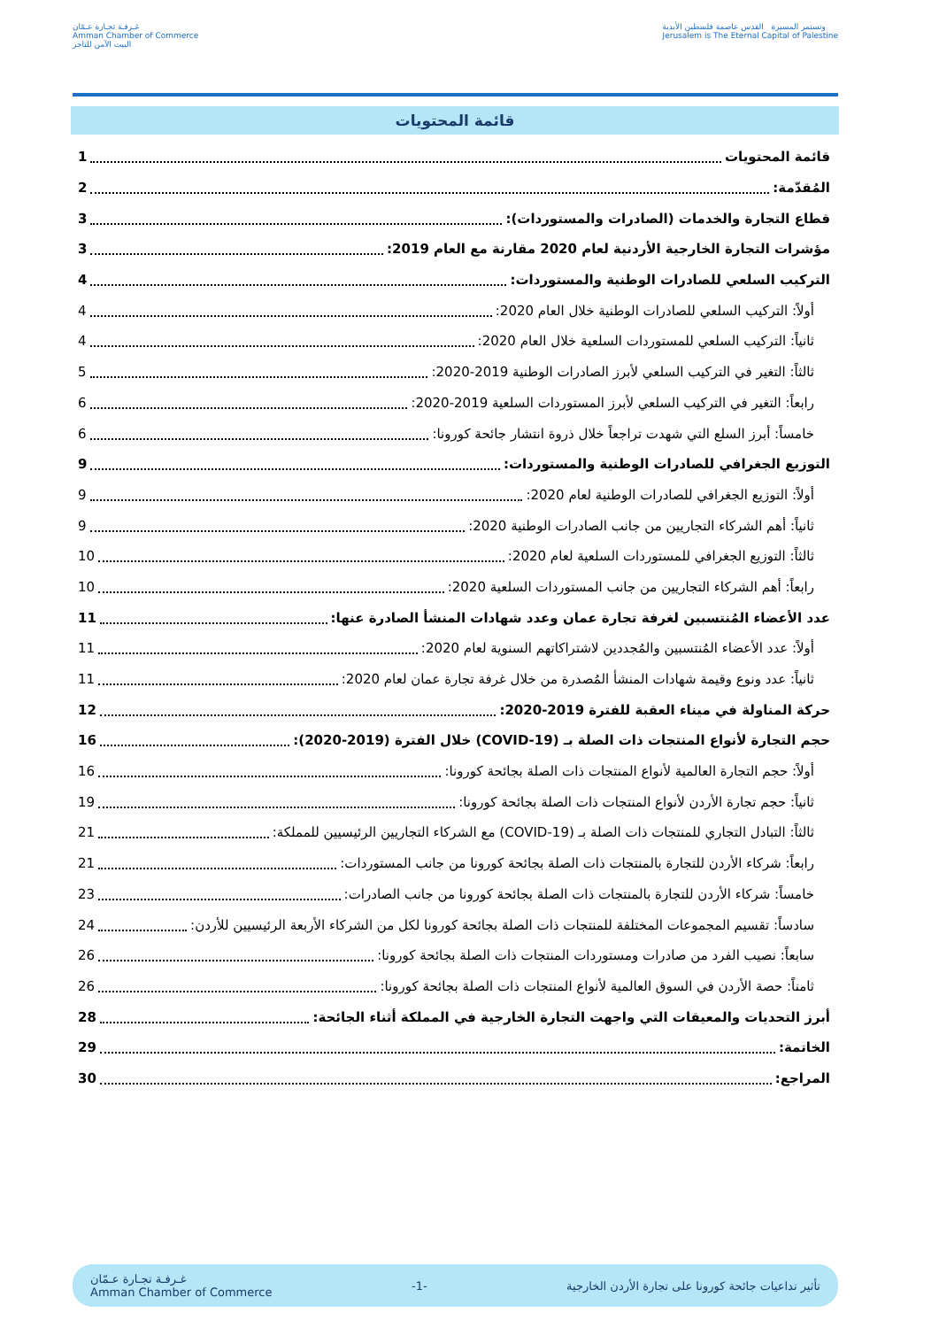غـرفـة تجـارة عـمّان
Amman Chamber of Commerce
البيت الآمن للتاجر
وتستمر المسيرة القدس عاصمة فلسطين الأبدية
Jerusalem is The Eternal Capital of Palestine
قائمة المحتويات
قائمة المحتويات 1
المُقدّمة: 2
قطاع التجارة والخدمات (الصادرات والمستوردات): 3
مؤشرات التجارة الخارجية الأردنية لعام 2020 مقارنة مع العام 2019: 3
التركيب السلعي للصادرات الوطنية والمستوردات: 4
أولاً: التركيب السلعي للصادرات الوطنية خلال العام 2020: 4
ثانياً: التركيب السلعي للمستوردات السلعية خلال العام 2020: 4
ثالثاً: التغير في التركيب السلعي لأبرز الصادرات الوطنية 2019-2020: 5
رابعاً: التغير في التركيب السلعي لأبرز المستوردات السلعية 2019-2020: 6
خامساً: أبرز السلع التي شهدت تراجعاً خلال ذروة انتشار جائحة كورونا: 6
التوزيع الجغرافي للصادرات الوطنية والمستوردات: 9
أولاً: التوزيع الجغرافي للصادرات الوطنية لعام 2020: 9
ثانياً: أهم الشركاء التجاريين من جانب الصادرات الوطنية 2020: 9
ثالثاً: التوزيع الجغرافي للمستوردات السلعية لعام 2020: 10
رابعاً: أهم الشركاء التجاريين من جانب المستوردات السلعية 2020: 10
عدد الأعضاء المُنتسبين لغرفة تجارة عمان وعدد شهادات المنشأ الصادرة عنها: 11
أولاً: عدد الأعضاء المُنتسبين والمُجددين لاشتراكاتهم السنوية لعام 2020: 11
ثانياً: عدد ونوع وقيمة شهادات المنشأ المُصدرة من خلال غرفة تجارة عمان لعام 2020: 11
حركة المناولة في ميناء العقبة للفترة 2019-2020: 12
حجم التجارة لأنواع المنتجات ذات الصلة بـ (COVID-19) خلال الفترة (2019-2020): 16
أولاً: حجم التجارة العالمية لأنواع المنتجات ذات الصلة بجائحة كورونا: 16
ثانياً: حجم تجارة الأردن لأنواع المنتجات ذات الصلة بجائحة كورونا: 19
ثالثاً: التبادل التجاري للمنتجات ذات الصلة بـ (COVID-19) مع الشركاء التجاريين الرئيسيين للمملكة: 21
رابعاً: شركاء الأردن للتجارة بالمنتجات ذات الصلة بجائحة كورونا من جانب المستوردات: 21
خامساً: شركاء الأردن للتجارة بالمنتجات ذات الصلة بجائحة كورونا من جانب الصادرات: 23
سادساً: تقسيم المجموعات المختلفة للمنتجات ذات الصلة بجائحة كورونا لكل من الشركاء الأربعة الرئيسيين للأردن: 24
سابعاً: نصيب الفرد من صادرات ومستوردات المنتجات ذات الصلة بجائحة كورونا: 26
ثامناً: حصة الأردن في السوق العالمية لأنواع المنتجات ذات الصلة بجائحة كورونا: 26
أبرز التحديات والمعيقات التي واجهت التجارة الخارجية في المملكة أثناء الجائحة: 28
الخاتمة: 29
المراجع: 30
غـرفـة تجـارة عـمّان
Amman Chamber of Commerce -1- تأثير تداعيات جائحة كورونا على تجارة الأردن الخارجية